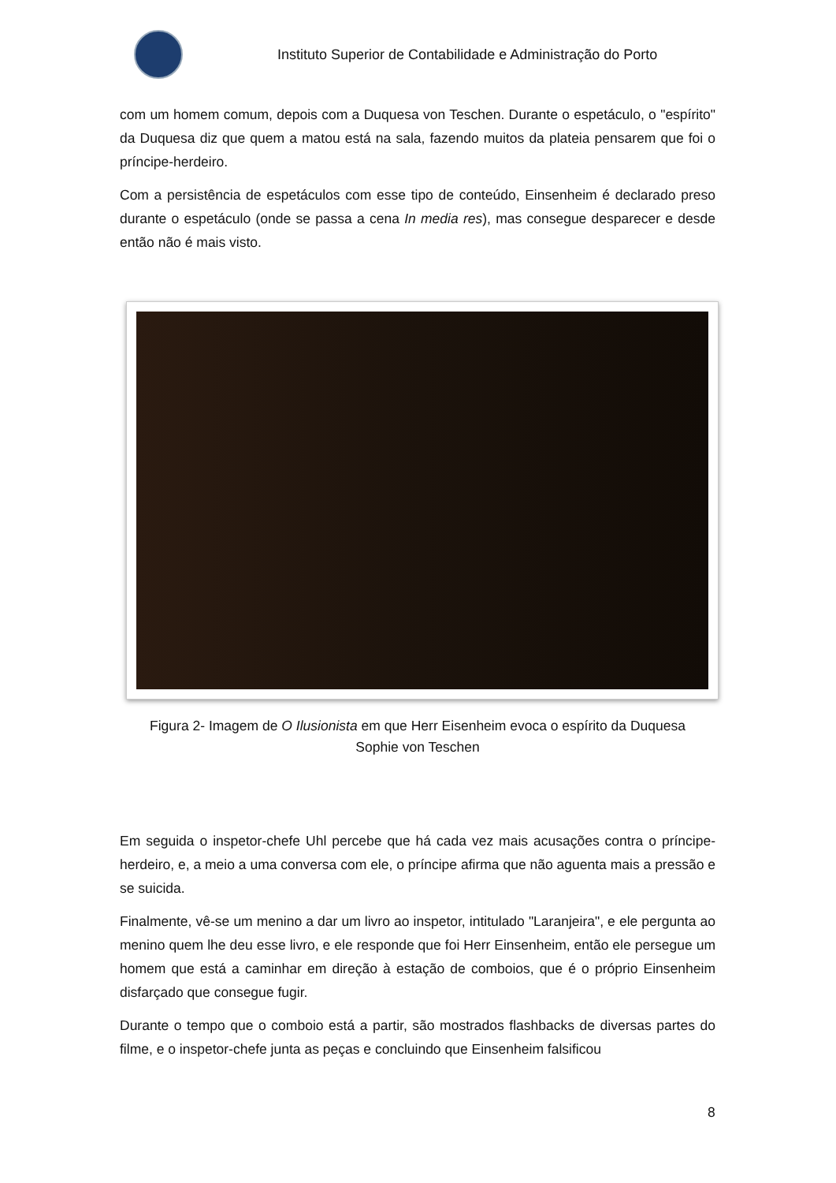Instituto Superior de Contabilidade e Administração do Porto
com um homem comum, depois com a Duquesa von Teschen. Durante o espetáculo, o "espírito" da Duquesa diz que quem a matou está na sala, fazendo muitos da plateia pensarem que foi o príncipe-herdeiro.
Com a persistência de espetáculos com esse tipo de conteúdo, Einsenheim é declarado preso durante o espetáculo (onde se passa a cena In media res), mas consegue desparecer e desde então não é mais visto.
Figura 2- Imagem de O Ilusionista em que Herr Eisenheim evoca o espírito da Duquesa
Sophie von Teschen
Em seguida o inspetor-chefe Uhl percebe que há cada vez mais acusações contra o príncipe-herdeiro, e, a meio a uma conversa com ele, o príncipe afirma que não aguenta mais a pressão e se suicida.
Finalmente, vê-se um menino a dar um livro ao inspetor, intitulado "Laranjeira", e ele pergunta ao menino quem lhe deu esse livro, e ele responde que foi Herr Einsenheim, então ele persegue um homem que está a caminhar em direção à estação de comboios, que é o próprio Einsenheim disfarçado que consegue fugir.
Durante o tempo que o comboio está a partir, são mostrados flashbacks de diversas partes do filme, e o inspetor-chefe junta as peças e concluindo que Einsenheim falsificou
8